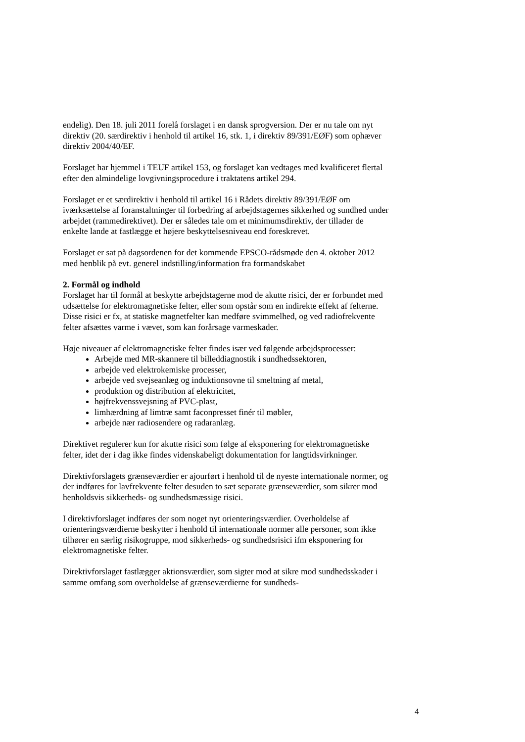endelig). Den 18. juli 2011 forelå forslaget i en dansk sprogversion. Der er nu tale om nyt direktiv (20. særdirektiv i henhold til artikel 16, stk. 1, i direktiv 89/391/EØF) som ophæver direktiv 2004/40/EF.
Forslaget har hjemmel i TEUF artikel 153, og forslaget kan vedtages med kvalificeret flertal efter den almindelige lovgivningsprocedure i traktatens artikel 294.
Forslaget er et særdirektiv i henhold til artikel 16 i Rådets direktiv 89/391/EØF om iværksættelse af foranstaltninger til forbedring af arbejdstagernes sikkerhed og sundhed under arbejdet (rammedirektivet). Der er således tale om et minimumsdirektiv, der tillader de enkelte lande at fastlægge et højere beskyttelsesniveau end foreskrevet.
Forslaget er sat på dagsordenen for det kommende EPSCO-rådsmøde den 4. oktober 2012 med henblik på evt. generel indstilling/information fra formandskabet
2. Formål og indhold
Forslaget har til formål at beskytte arbejdstagerne mod de akutte risici, der er forbundet med udsættelse for elektromagnetiske felter, eller som opstår som en indirekte effekt af felterne. Disse risici er fx, at statiske magnetfelter kan medføre svimmelhed, og ved radiofrekvente felter afsættes varme i vævet, som kan forårsage varmeskader.
Høje niveauer af elektromagnetiske felter findes især ved følgende arbejdsprocesser:
Arbejde med MR-skannere til billeddiagnostik i sundhedssektoren,
arbejde ved elektrokemiske processer,
arbejde ved svejseanlæg og induktionsovne til smeltning af metal,
produktion og distribution af elektricitet,
højfrekvenssvejsning af PVC-plast,
limhærdning af limtræ samt faconpresset finér til møbler,
arbejde nær radiosendere og radaranlæg.
Direktivet regulerer kun for akutte risici som følge af eksponering for elektromagnetiske felter, idet der i dag ikke findes videnskabeligt dokumentation for langtidsvirkninger.
Direktivforslagets grænseværdier er ajourført i henhold til de nyeste internationale normer, og der indføres for lavfrekvente felter desuden to sæt separate grænseværdier, som sikrer mod henholdsvis sikkerheds- og sundhedsmæssige risici.
I direktivforslaget indføres der som noget nyt orienteringsværdier. Overholdelse af orienteringsværdierne beskytter i henhold til internationale normer alle personer, som ikke tilhører en særlig risikogruppe, mod sikkerheds- og sundhedsrisici ifm eksponering for elektromagnetiske felter.
Direktivforslaget fastlægger aktionsværdier, som sigter mod at sikre mod sundhedsskader i samme omfang som overholdelse af grænseværdierne for sundheds-
4